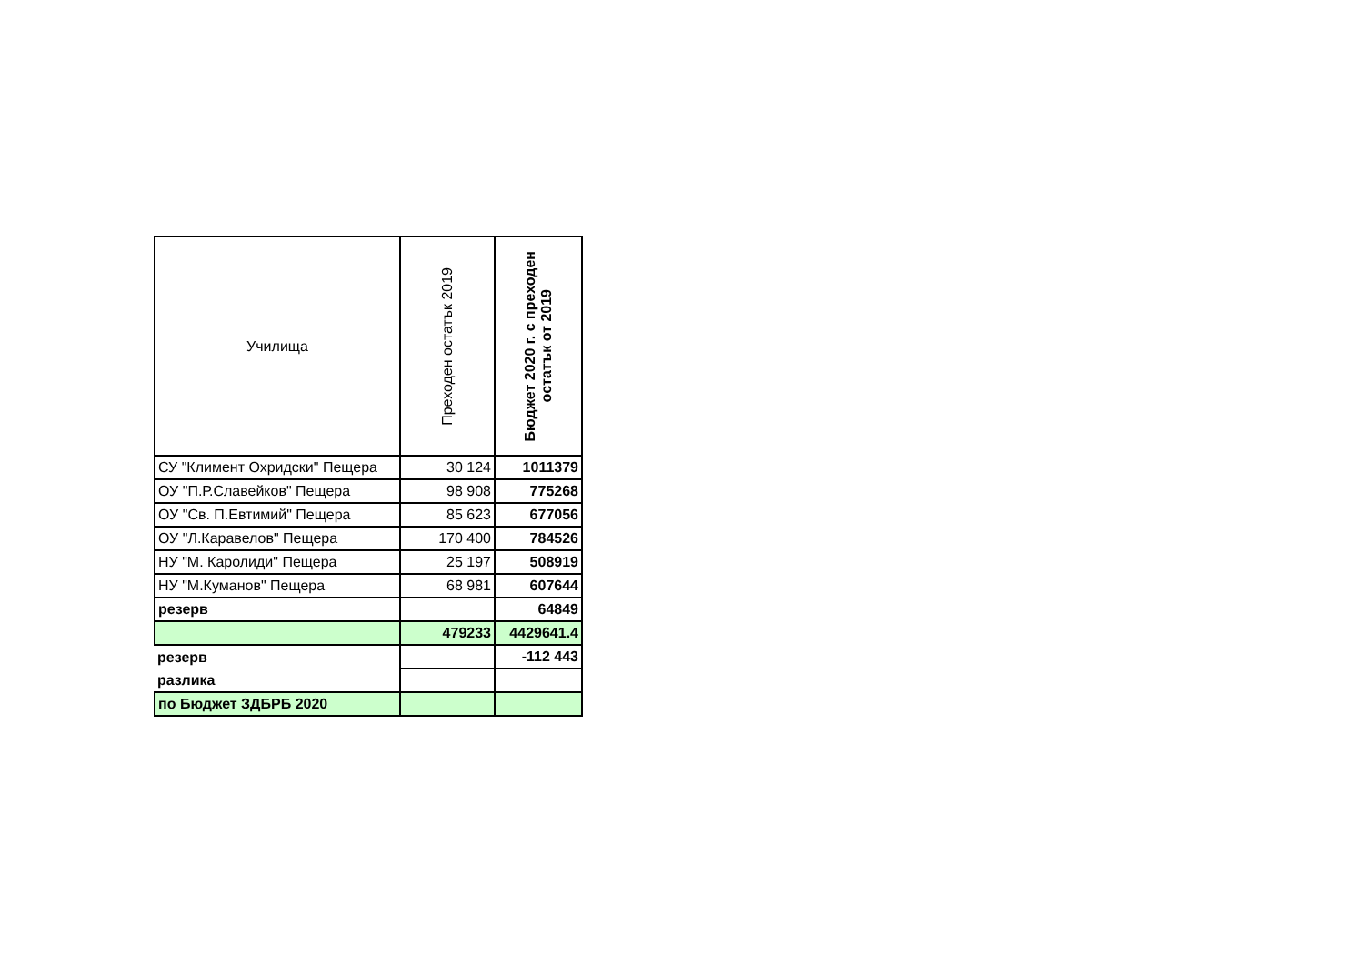| Училища | Преходен остатък 2019 | Бюджет 2020 г. с преходен остатък от 2019 |
| --- | --- | --- |
| СУ "Климент Охридски" Пещера | 30 124 | 1011379 |
| ОУ "П.Р.Славейков" Пещера | 98 908 | 775268 |
| ОУ "Св. П.Евтимий" Пещера | 85 623 | 677056 |
| ОУ "Л.Каравелов" Пещера | 170 400 | 784526 |
| НУ "М. Каролиди" Пещера | 25 197 | 508919 |
| НУ "М.Куманов" Пещера | 68 981 | 607644 |
| резерв | | 64849 |
| | 479233 | 4429641.4 |
| резерв | | -112 443 |
| разлика | | |
| по Бюджет ЗДБРБ 2020 | | |